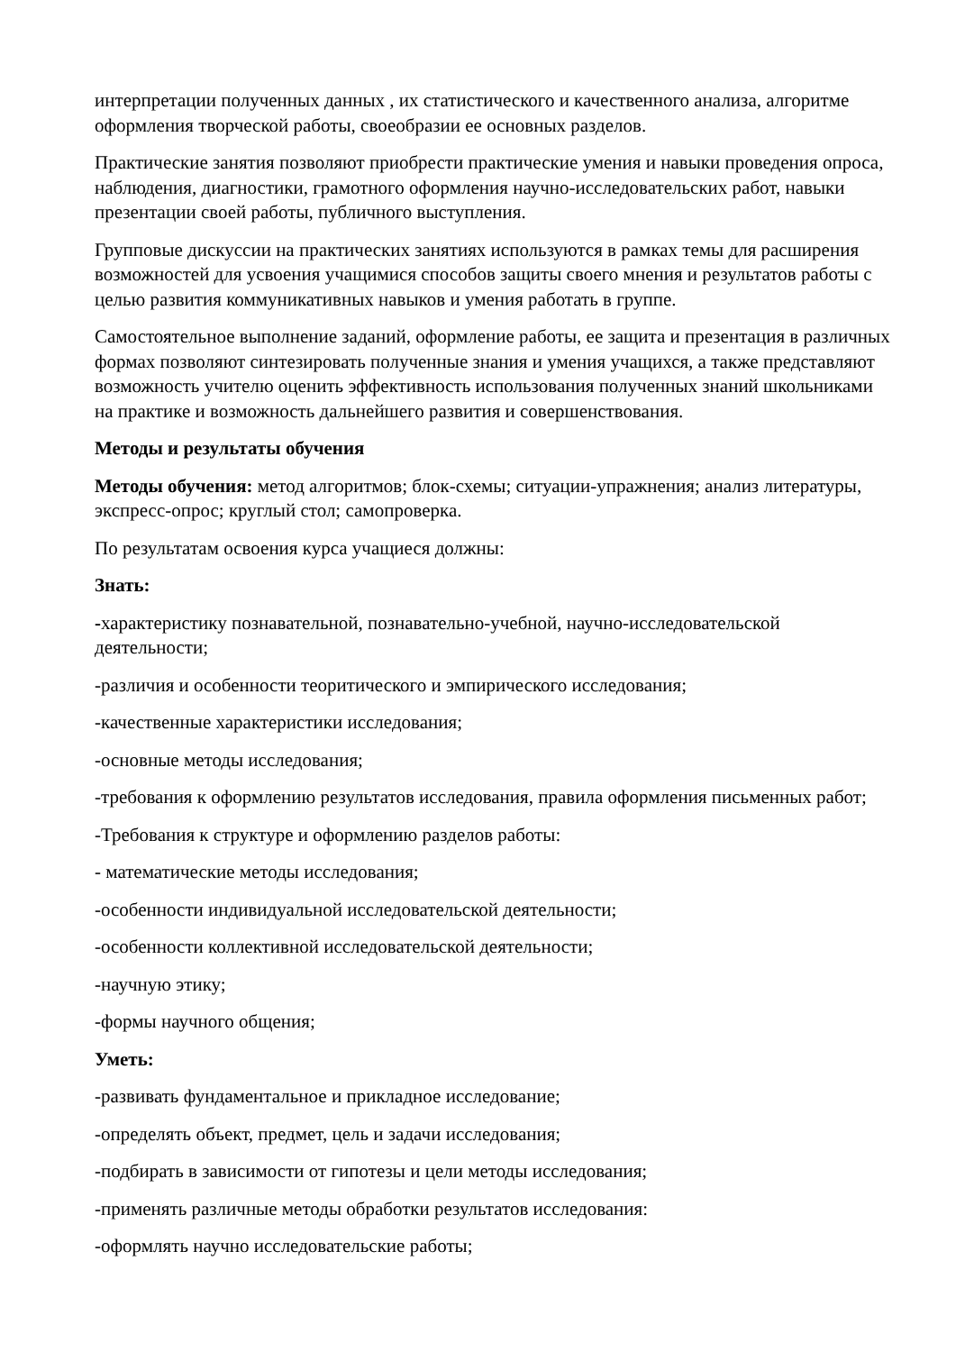интерпретации полученных данных , их статистического и качественного анализа, алгоритме оформления творческой работы, своеобразии ее основных разделов.
Практические занятия позволяют приобрести практические умения и навыки проведения опроса, наблюдения, диагностики, грамотного оформления научно-исследовательских работ, навыки презентации своей работы, публичного выступления.
Групповые дискуссии на практических занятиях используются в рамках темы для расширения возможностей для усвоения учащимися способов защиты своего мнения и результатов работы с целью развития коммуникативных навыков и умения работать в группе.
Самостоятельное выполнение заданий, оформление работы, ее защита и презентация в различных формах позволяют синтезировать полученные знания и умения учащихся, а также представляют возможность учителю оценить эффективность использования полученных знаний школьниками на практике и возможность дальнейшего развития и совершенствования.
Методы и результаты обучения
Методы обучения: метод алгоритмов; блок-схемы; ситуации-упражнения; анализ литературы, экспресс-опрос; круглый стол; самопроверка.
По результатам освоения курса учащиеся должны:
Знать:
-характеристику познавательной, познавательно-учебной, научно-исследовательской деятельности;
-различия и особенности теоритического и эмпирического исследования;
-качественные характеристики исследования;
-основные методы исследования;
-требования к оформлению результатов исследования, правила оформления письменных работ;
-Требования к структуре и оформлению разделов работы:
- математические методы исследования;
-особенности индивидуальной исследовательской деятельности;
-особенности коллективной исследовательской деятельности;
-научную этику;
-формы научного общения;
Уметь:
-развивать фундаментальное и прикладное исследование;
-определять объект, предмет, цель и задачи исследования;
-подбирать в зависимости от гипотезы и цели методы исследования;
-применять различные методы обработки результатов исследования:
-оформлять научно исследовательские работы;